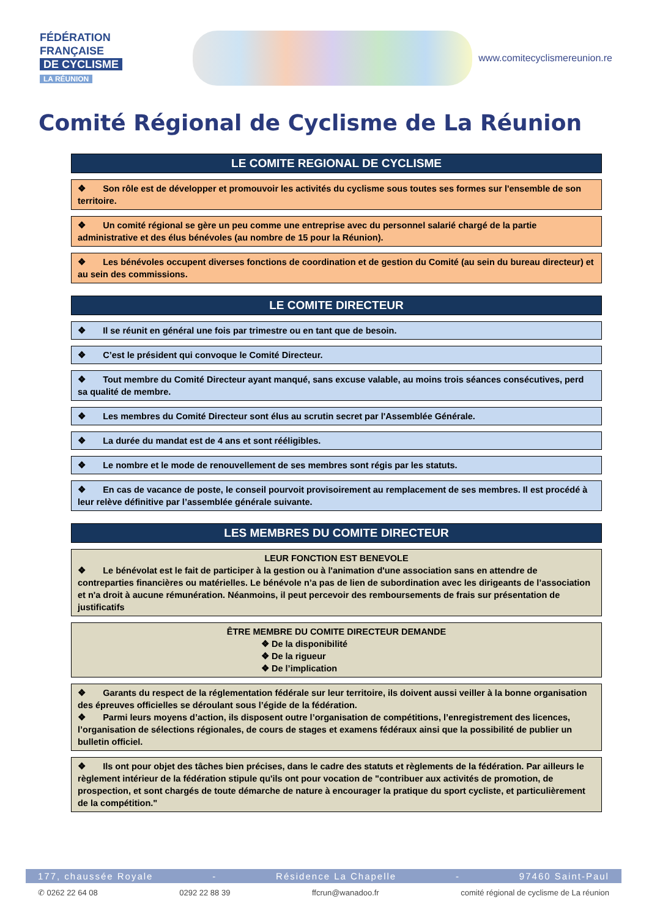FÉDÉRATION
FRANÇAISE
DE CYCLISME
LA RÉUNION
www.comitecyclismereunion.re
Comité Régional de Cyclisme de La Réunion
LE COMITE REGIONAL DE CYCLISME
❖ Son rôle est de développer et promouvoir les activités du cyclisme sous toutes ses formes sur l'ensemble de son territoire.
❖ Un comité régional se gère un peu comme une entreprise avec du personnel salarié chargé de la partie administrative et des élus bénévoles (au nombre de 15 pour la Réunion).
❖ Les bénévoles occupent diverses fonctions de coordination et de gestion du Comité (au sein du bureau directeur) et au sein des commissions.
LE COMITE DIRECTEUR
❖ Il se réunit en général une fois par trimestre ou en tant que de besoin.
❖ C’est le président qui convoque le Comité Directeur.
❖ Tout membre du Comité Directeur ayant manqué, sans excuse valable, au moins trois séances consécutives, perd sa qualité de membre.
❖ Les membres du Comité Directeur sont élus au scrutin secret par l'Assemblée Générale.
❖ La durée du mandat est de 4 ans et sont rééligibles.
❖ Le nombre et le mode de renouvellement de ses membres sont régis par les statuts.
❖ En cas de vacance de poste, le conseil pourvoit provisoirement au remplacement de ses membres. Il est procédé à leur relève définitive par l’assemblée générale suivante.
LES MEMBRES DU COMITE DIRECTEUR
LEUR FONCTION EST BENEVOLE
❖ Le bénévolat est le fait de participer à la gestion ou à l'animation d'une association sans en attendre de contreparties financières ou matérielles. Le bénévole n’a pas de lien de subordination avec les dirigeants de l’association et n'a droit à aucune rémunération. Néanmoins, il peut percevoir des remboursements de frais sur présentation de justificatifs
ÊTRE MEMBRE DU COMITE DIRECTEUR DEMANDE
❖ De la disponibilité
❖ De la rigueur
❖ De l’implication
❖ Garants du respect de la réglementation fédérale sur leur territoire, ils doivent aussi veiller à la bonne organisation des épreuves officielles se déroulant sous l’égide de la fédération.
❖ Parmi leurs moyens d’action, ils disposent outre l’organisation de compétitions, l’enregistrement des licences, l’organisation de sélections régionales, de cours de stages et examens fédéraux ainsi que la possibilité de publier un bulletin officiel.
❖ Ils ont pour objet des tâches bien précises, dans le cadre des statuts et règlements de la fédération. Par ailleurs le règlement intérieur de la fédération stipule qu'ils ont pour vocation de "contribuer aux activités de promotion, de prospection, et sont chargés de toute démarche de nature à encourager la pratique du sport cycliste, et particulièrement de la compétition."
177, chaussée Royale - Résidence La Chapelle - 97460 Saint-Paul
✆ 0262 22 64 08 0292 22 88 39 ffcrun@wanadoo.fr comité régional de cyclisme de La réunion